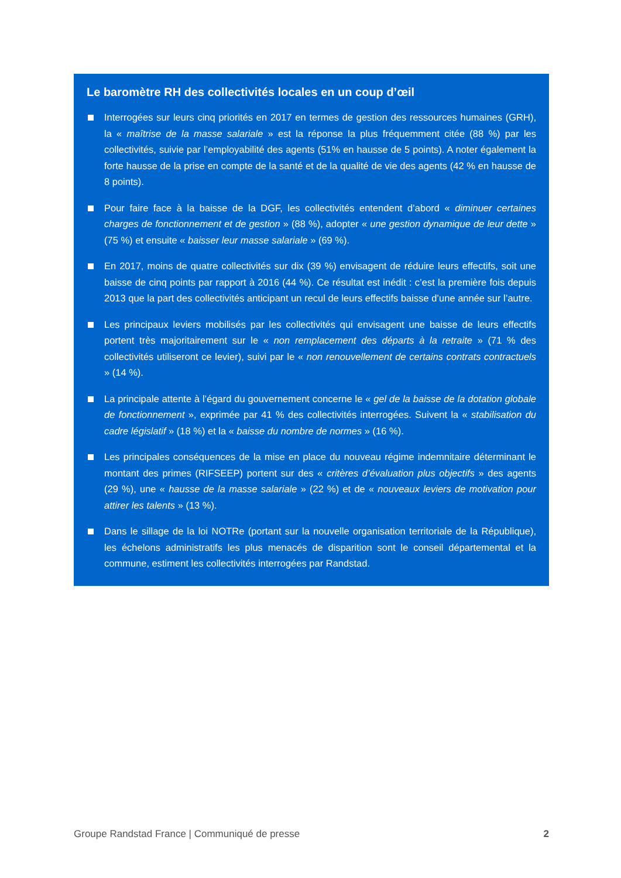Le baromètre RH des collectivités locales en un coup d’œil
Interrogées sur leurs cinq priorités en 2017 en termes de gestion des ressources humaines (GRH), la « maîtrise de la masse salariale » est la réponse la plus fréquemment citée (88 %) par les collectivités, suivie par l’employabilité des agents (51% en hausse de 5 points). A noter également la forte hausse de la prise en compte de la santé et de la qualité de vie des agents (42 % en hausse de 8 points).
Pour faire face à la baisse de la DGF, les collectivités entendent d’abord « diminuer certaines charges de fonctionnement et de gestion » (88 %), adopter « une gestion dynamique de leur dette » (75 %) et ensuite « baisser leur masse salariale » (69 %).
En 2017, moins de quatre collectivités sur dix (39 %) envisagent de réduire leurs effectifs, soit une baisse de cinq points par rapport à 2016 (44 %). Ce résultat est inédit : c’est la première fois depuis 2013 que la part des collectivités anticipant un recul de leurs effectifs baisse d’une année sur l’autre.
Les principaux leviers mobilisés par les collectivités qui envisagent une baisse de leurs effectifs portent très majoritairement sur le « non remplacement des départs à la retraite » (71 % des collectivités utiliseront ce levier), suivi par le « non renouvellement de certains contrats contractuels » (14 %).
La principale attente à l’égard du gouvernement concerne le « gel de la baisse de la dotation globale de fonctionnement », exprimée par 41 % des collectivités interrogées. Suivent la « stabilisation du cadre législatif » (18 %) et la « baisse du nombre de normes » (16 %).
Les principales conséquences de la mise en place du nouveau régime indemnitaire déterminant le montant des primes (RIFSEEP) portent sur des « critères d’évaluation plus objectifs » des agents (29 %), une « hausse de la masse salariale » (22 %) et de « nouveaux leviers de motivation pour attirer les talents » (13 %).
Dans le sillage de la loi NOTRe (portant sur la nouvelle organisation territoriale de la République), les échelons administratifs les plus menacés de disparition sont le conseil départemental et la commune, estiment les collectivités interrogées par Randstad.
Groupe Randstad France | Communiqué de presse 2